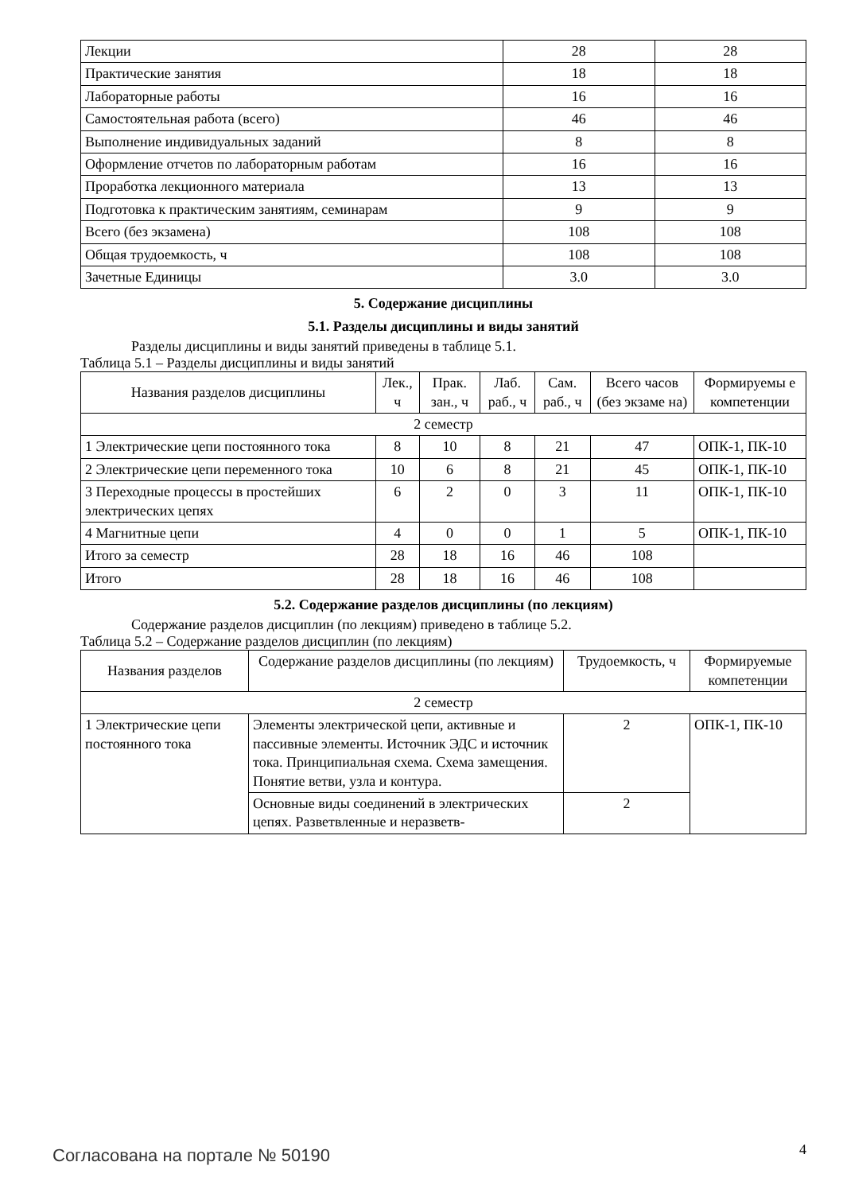| Лекции | 28 | 28 |
| Практические занятия | 18 | 18 |
| Лабораторные работы | 16 | 16 |
| Самостоятельная работа (всего) | 46 | 46 |
| Выполнение индивидуальных заданий | 8 | 8 |
| Оформление отчетов по лабораторным работам | 16 | 16 |
| Проработка лекционного материала | 13 | 13 |
| Подготовка к практическим занятиям, семинарам | 9 | 9 |
| Всего (без экзамена) | 108 | 108 |
| Общая трудоемкость, ч | 108 | 108 |
| Зачетные Единицы | 3.0 | 3.0 |
5. Содержание дисциплины
5.1. Разделы дисциплины и виды занятий
Разделы дисциплины и виды занятий приведены в таблице 5.1.
Таблица 5.1 – Разделы дисциплины и виды занятий
| Названия разделов дисциплины | Лек., ч | Прак. зан., ч | Лаб. раб., ч | Сам. раб., ч | Всего часов (без экзаме на) | Формируемы е компетенции |
| --- | --- | --- | --- | --- | --- | --- |
| 2 семестр | | | | | | |
| 1 Электрические цепи постоянного тока | 8 | 10 | 8 | 21 | 47 | ОПК-1, ПК-10 |
| 2 Электрические цепи переменного тока | 10 | 6 | 8 | 21 | 45 | ОПК-1, ПК-10 |
| 3 Переходные процессы в простейших электрических цепях | 6 | 2 | 0 | 3 | 11 | ОПК-1, ПК-10 |
| 4 Магнитные цепи | 4 | 0 | 0 | 1 | 5 | ОПК-1, ПК-10 |
| Итого за семестр | 28 | 18 | 16 | 46 | 108 | |
| Итого | 28 | 18 | 16 | 46 | 108 | |
5.2. Содержание разделов дисциплины (по лекциям)
Содержание разделов дисциплин (по лекциям) приведено в таблице 5.2.
Таблица 5.2 – Содержание разделов дисциплин (по лекциям)
| Названия разделов | Содержание разделов дисциплины (по лекциям) | Трудоемкость, ч | Формируемые компетенции |
| --- | --- | --- | --- |
| 2 семестр | | | |
| 1 Электрические цепи постоянного тока | Элементы электрической цепи, активные и пассивные элементы. Источник ЭДС и источник тока. Принципиальная схема. Схема замещения. Понятие ветви, узла и контура. | 2 | ОПК-1, ПК-10 |
| | Основные виды соединений в электриче­ских цепях. Разветвленные и неразветв- | 2 | |
Согласована на портале № 50190 4